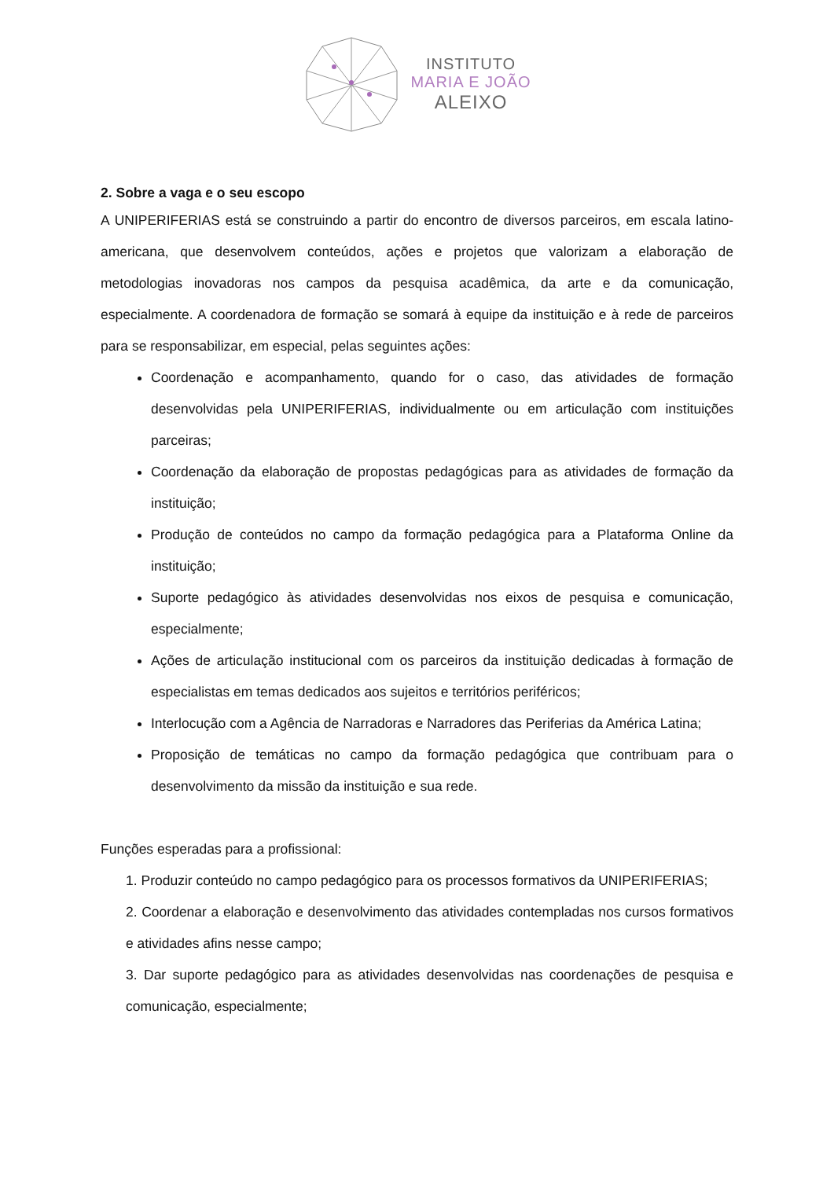INSTITUTO
MARIA E JOÃO
ALEIXO
2. Sobre a vaga e o seu escopo
A UNIPERIFERIAS está se construindo a partir do encontro de diversos parceiros, em escala latino-americana, que desenvolvem conteúdos, ações e projetos que valorizam a elaboração de metodologias inovadoras nos campos da pesquisa acadêmica, da arte e da comunicação, especialmente. A coordenadora de formação se somará à equipe da instituição e à rede de parceiros para se responsabilizar, em especial, pelas seguintes ações:
Coordenação e acompanhamento, quando for o caso, das atividades de formação desenvolvidas pela UNIPERIFERIAS, individualmente ou em articulação com instituições parceiras;
Coordenação da elaboração de propostas pedagógicas para as atividades de formação da instituição;
Produção de conteúdos no campo da formação pedagógica para a Plataforma Online da instituição;
Suporte pedagógico às atividades desenvolvidas nos eixos de pesquisa e comunicação, especialmente;
Ações de articulação institucional com os parceiros da instituição dedicadas à formação de especialistas em temas dedicados aos sujeitos e territórios periféricos;
Interlocução com a Agência de Narradoras e Narradores das Periferias da América Latina;
Proposição de temáticas no campo da formação pedagógica que contribuam para o desenvolvimento da missão da instituição e sua rede.
Funções esperadas para a profissional:
1. Produzir conteúdo no campo pedagógico para os processos formativos da UNIPERIFERIAS;
2. Coordenar a elaboração e desenvolvimento das atividades contempladas nos cursos formativos e atividades afins nesse campo;
3. Dar suporte pedagógico para as atividades desenvolvidas nas coordenações de pesquisa e comunicação, especialmente;